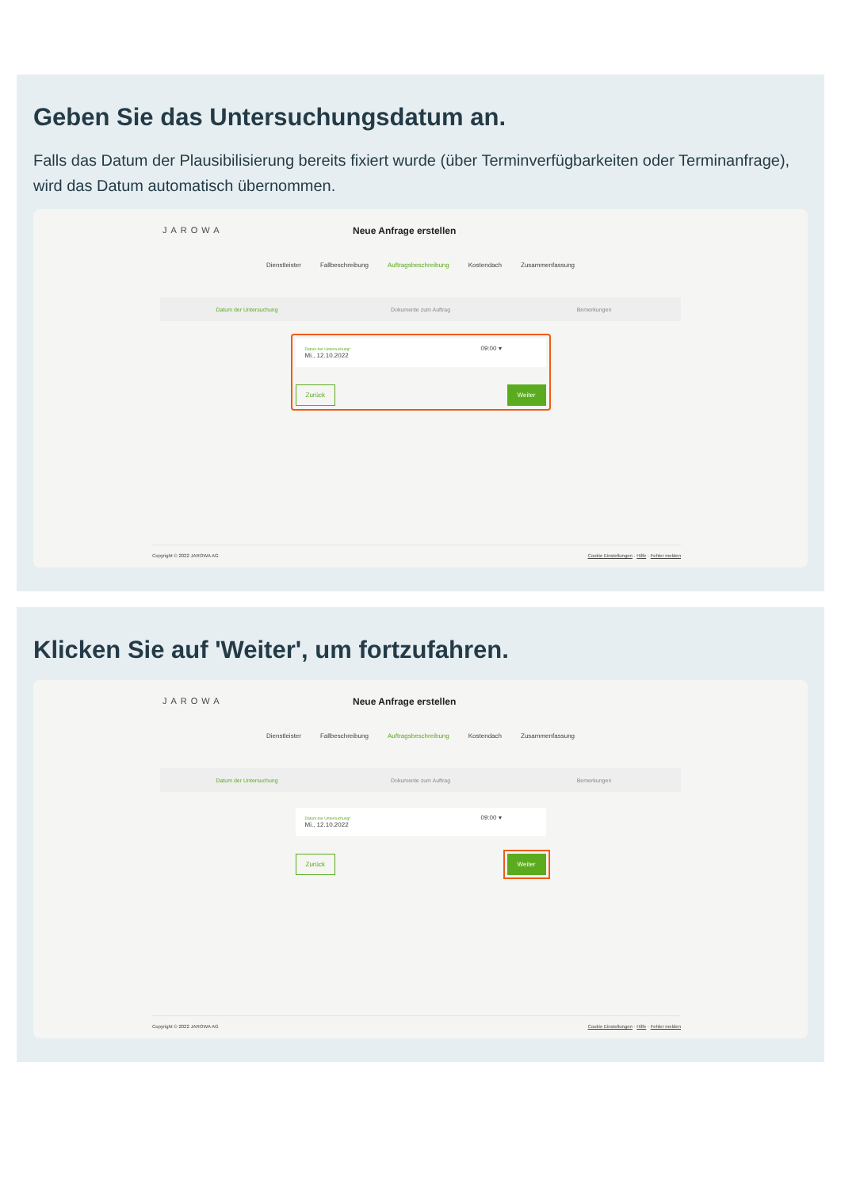Geben Sie das Untersuchungsdatum an.
Falls das Datum der Plausibilisierung bereits fixiert wurde (über Terminverfügbarkeiten oder Terminanfrage), wird das Datum automatisch übernommen.
JAROWA Neue Anfrage erstellen
Dienstleister Fallbeschreibung Auftragsbeschreibung Kostendach Zusammenfassung
Datum der Untersuchung Dokumente zum Auftrag Bemerkungen
Datum der Untersuchung*
Mi., 12.10.2022
09:00 ▾
Zurück Weiter
Copyright © 2022 JAROWA AG Cookie Einstellungen · Hilfe · Fehler melden
Klicken Sie auf 'Weiter', um fortzufahren.
JAROWA Neue Anfrage erstellen
Dienstleister Fallbeschreibung Auftragsbeschreibung Kostendach Zusammenfassung
Datum der Untersuchung Dokumente zum Auftrag Bemerkungen
Datum der Untersuchung*
Mi., 12.10.2022
09:00 ▾
Zurück Weiter
Copyright © 2022 JAROWA AG Cookie Einstellungen · Hilfe · Fehler melden